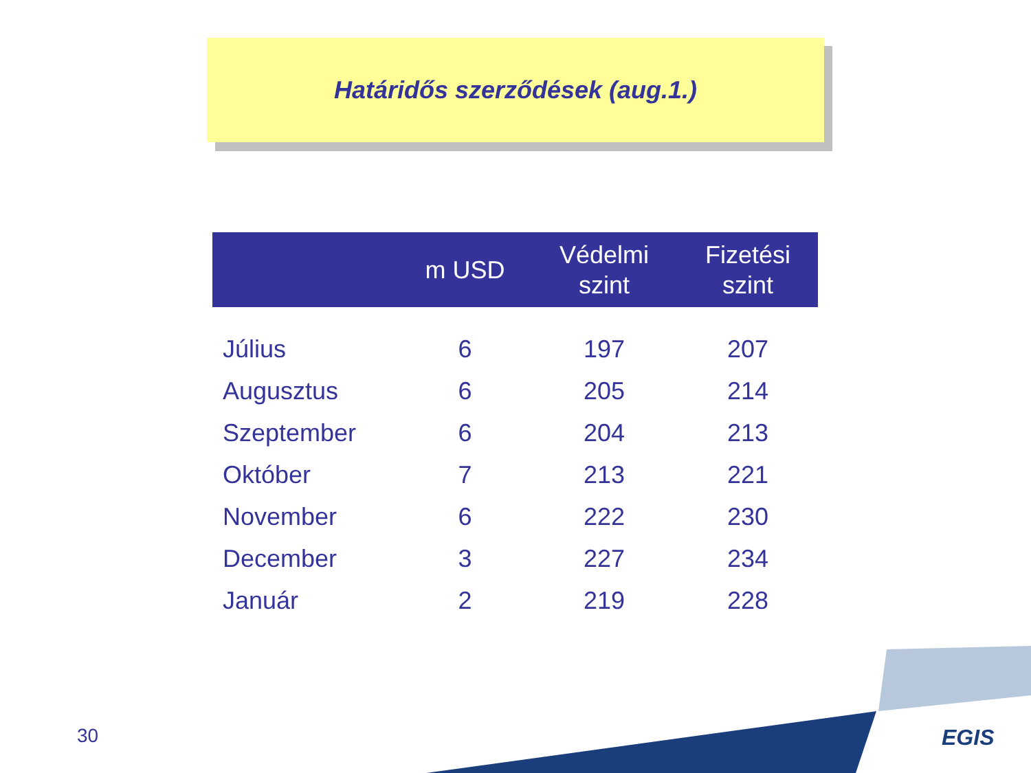Határidős szerződések (aug.1.)
| | m USD | Védelmi szint | Fizetési szint |
| --- | --- | --- | --- |
| Július | 6 | 197 | 207 |
| Augusztus | 6 | 205 | 214 |
| Szeptember | 6 | 204 | 213 |
| Október | 7 | 213 | 221 |
| November | 6 | 222 | 230 |
| December | 3 | 227 | 234 |
| Január | 2 | 219 | 228 |
30 EGIS